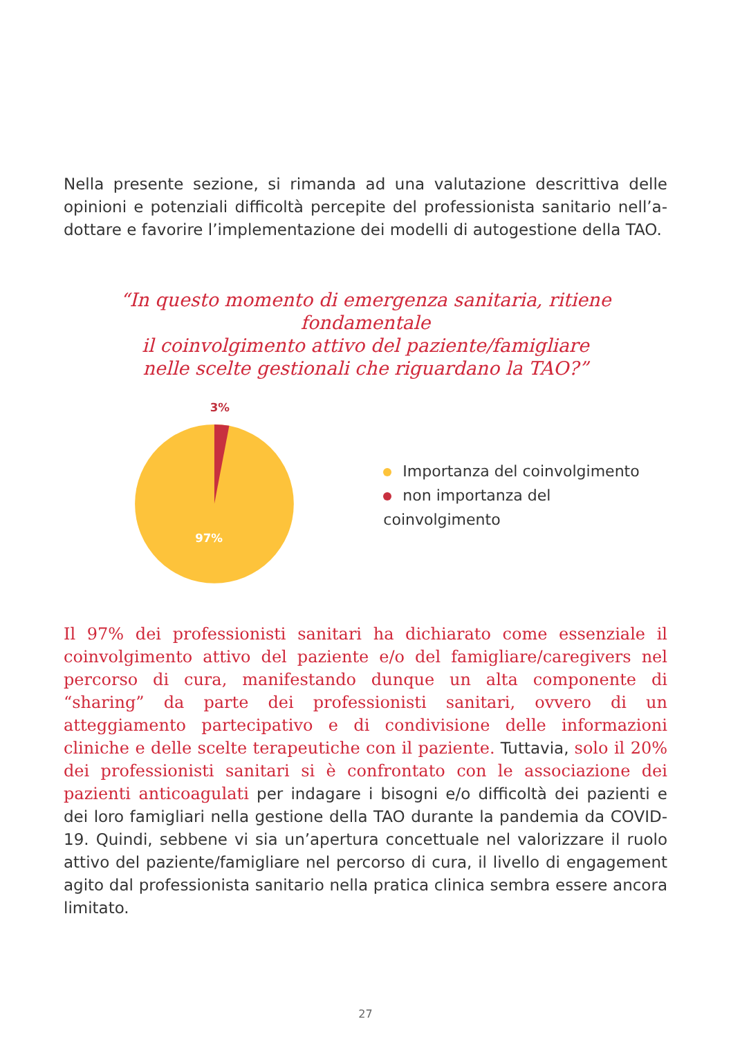Nella presente sezione, si rimanda ad una valutazione descrittiva delle opinioni e potenziali difficoltà percepite del professionista sanitario nell’a-dottare e favorire l’implementazione dei modelli di autogestione della TAO.
“In questo momento di emergenza sanitaria, ritiene fondamentale
il coinvolgimento attivo del paziente/famigliare
nelle scelte gestionali che riguardano la TAO?”
3%
97%
Importanza del coinvolgimento
non importanza del coinvolgimento
Il 97% dei professionisti sanitari ha dichiarato come essenziale il coinvolgimento attivo del paziente e/o del famigliare/caregivers nel percorso di cura, manifestando dunque un alta componente di “sharing” da parte dei professionisti sanitari, ovvero di un atteggiamento partecipativo e di condivisione delle informazioni cliniche e delle scelte terapeutiche con il paziente. Tuttavia, solo il 20% dei professionisti sanitari si è confrontato con le associazione dei pazienti anticoagulati per indagare i bisogni e/o difficoltà dei pazienti e dei loro famigliari nella gestione della TAO durante la pandemia da COVID-19. Quindi, sebbene vi sia un’apertura concettuale nel valorizzare il ruolo attivo del paziente/famigliare nel percorso di cura, il livello di engagement agito dal professionista sanitario nella pratica clinica sembra essere ancora limitato.
27